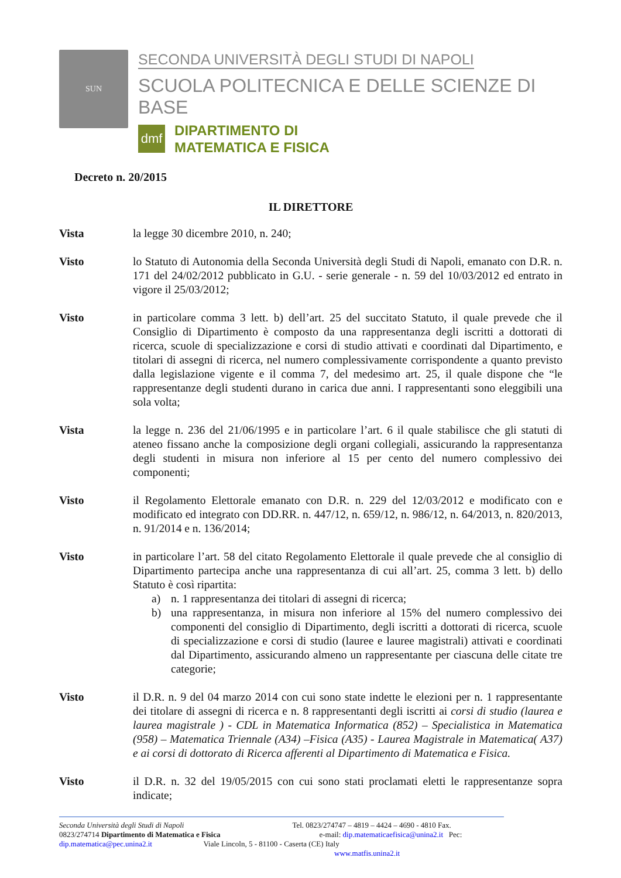SUN
SECONDA UNIVERSITÀ DEGLI STUDI DI NAPOLI
SCUOLA POLITECNICA E DELLE SCIENZE DI BASE
dmf
DIPARTIMENTO DI
MATEMATICA E FISICA
Decreto n. 20/2015
IL DIRETTORE
Vista la legge 30 dicembre 2010, n. 240;
Visto lo Statuto di Autonomia della Seconda Università degli Studi di Napoli, emanato con D.R. n. 171 del 24/02/2012 pubblicato in G.U. - serie generale - n. 59 del 10/03/2012 ed entrato in vigore il 25/03/2012;
Visto in particolare comma 3 lett. b) dell’art. 25 del succitato Statuto, il quale prevede che il Consiglio di Dipartimento è composto da una rappresentanza degli iscritti a dottorati di ricerca, scuole di specializzazione e corsi di studio attivati e coordinati dal Dipartimento, e titolari di assegni di ricerca, nel numero complessivamente corrispondente a quanto previsto dalla legislazione vigente e il comma 7, del medesimo art. 25, il quale dispone che “le rappresentanze degli studenti durano in carica due anni. I rappresentanti sono eleggibili una sola volta;
Vista la legge n. 236 del 21/06/1995 e in particolare l’art. 6 il quale stabilisce che gli statuti di ateneo fissano anche la composizione degli organi collegiali, assicurando la rappresentanza degli studenti in misura non inferiore al 15 per cento del numero complessivo dei componenti;
Visto il Regolamento Elettorale emanato con D.R. n. 229 del 12/03/2012 e modificato con e modificato ed integrato con DD.RR. n. 447/12, n. 659/12, n. 986/12, n. 64/2013, n. 820/2013, n. 91/2014 e n. 136/2014;
Visto in particolare l’art. 58 del citato Regolamento Elettorale il quale prevede che al consiglio di Dipartimento partecipa anche una rappresentanza di cui all’art. 25, comma 3 lett. b) dello Statuto è così ripartita:
a) n. 1 rappresentanza dei titolari di assegni di ricerca;
b) una rappresentanza, in misura non inferiore al 15% del numero complessivo dei componenti del consiglio di Dipartimento, degli iscritti a dottorati di ricerca, scuole di specializzazione e corsi di studio (lauree e lauree magistrali) attivati e coordinati dal Dipartimento, assicurando almeno un rappresentante per ciascuna delle citate tre categorie;
Visto il D.R. n. 9 del 04 marzo 2014 con cui sono state indette le elezioni per n. 1 rappresentante dei titolare di assegni di ricerca e n. 8 rappresentanti degli iscritti ai corsi di studio (laurea e laurea magistrale ) - CDL in Matematica Informatica (852) – Specialistica in Matematica (958) – Matematica Triennale (A34) –Fisica (A35) - Laurea Magistrale in Matematica( A37) e ai corsi di dottorato di Ricerca afferenti al Dipartimento di Matematica e Fisica.
Visto il D.R. n. 32 del 19/05/2015 con cui sono stati proclamati eletti le rappresentanze sopra indicate;
Seconda Università degli Studi di Napoli Tel. 0823/274747 – 4819 – 4424 – 4690 - 4810 Fax.
0823/274714 Dipartimento di Matematica e Fisica e-mail: dip.matematicaefisica@unina2.it Pec:
dip.matematica@pec.unina2.it Viale Lincoln, 5 - 81100 - Caserta (CE) Italy
www.matfis.unina2.it